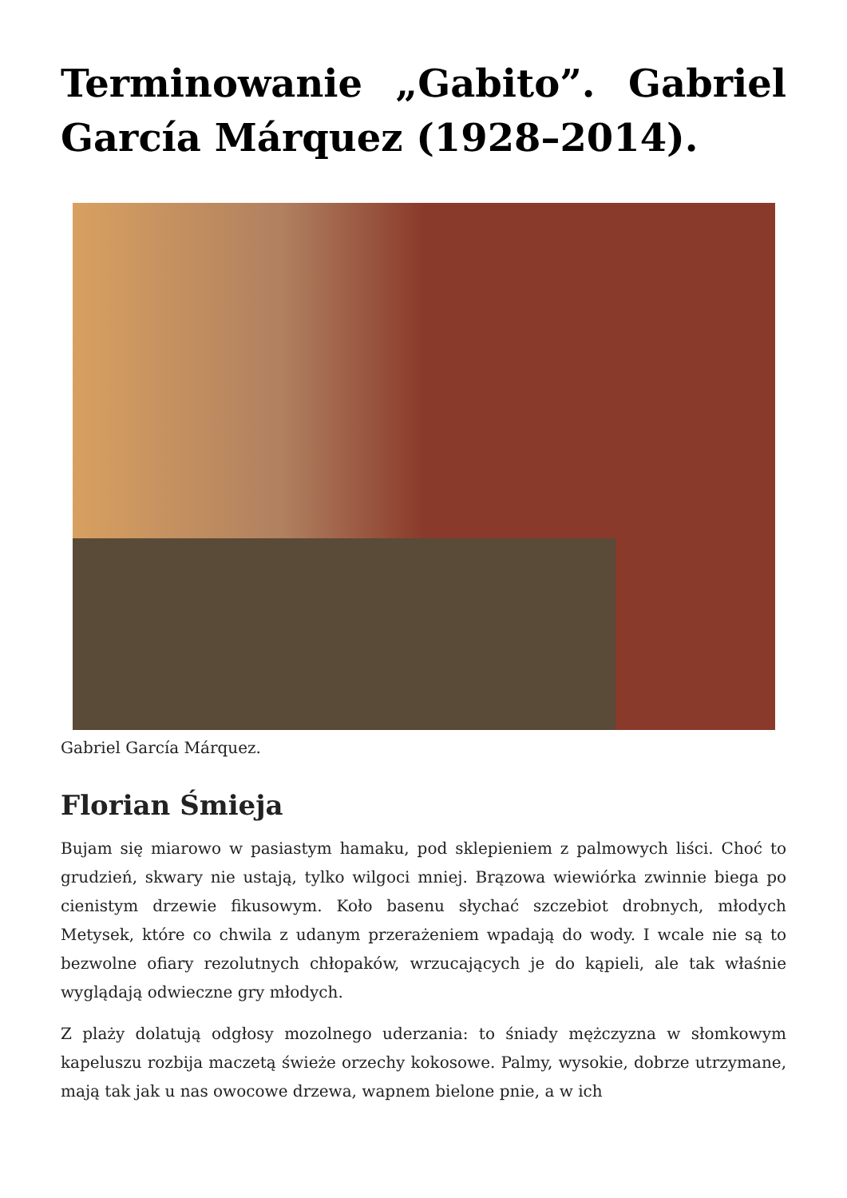Terminowanie „Gabito”. Gabriel García Márquez (1928–2014).
Gabriel García Márquez.
Florian Śmieja
Bujam się miarowo w pasiastym hamaku, pod sklepieniem z palmowych liści. Choć to grudzień, skwary nie ustają, tylko wilgoci mniej. Brązowa wiewiórka zwinnie biega po cienistym drzewie fikusowym. Koło basenu słychać szczebiot drobnych, młodych Metysek, które co chwila z udanym przerażeniem wpadają do wody. I wcale nie są to bezwolne ofiary rezolutnych chłopaków, wrzucających je do kąpieli, ale tak właśnie wyglądają odwieczne gry młodych.
Z plaży dolatują odgłosy mozolnego uderzania: to śniady mężczyzna w słomkowym kapeluszu rozbija maczetą świeże orzechy kokosowe. Palmy, wysokie, dobrze utrzymane, mają tak jak u nas owocowe drzewa, wapnem bielone pnie, a w ich